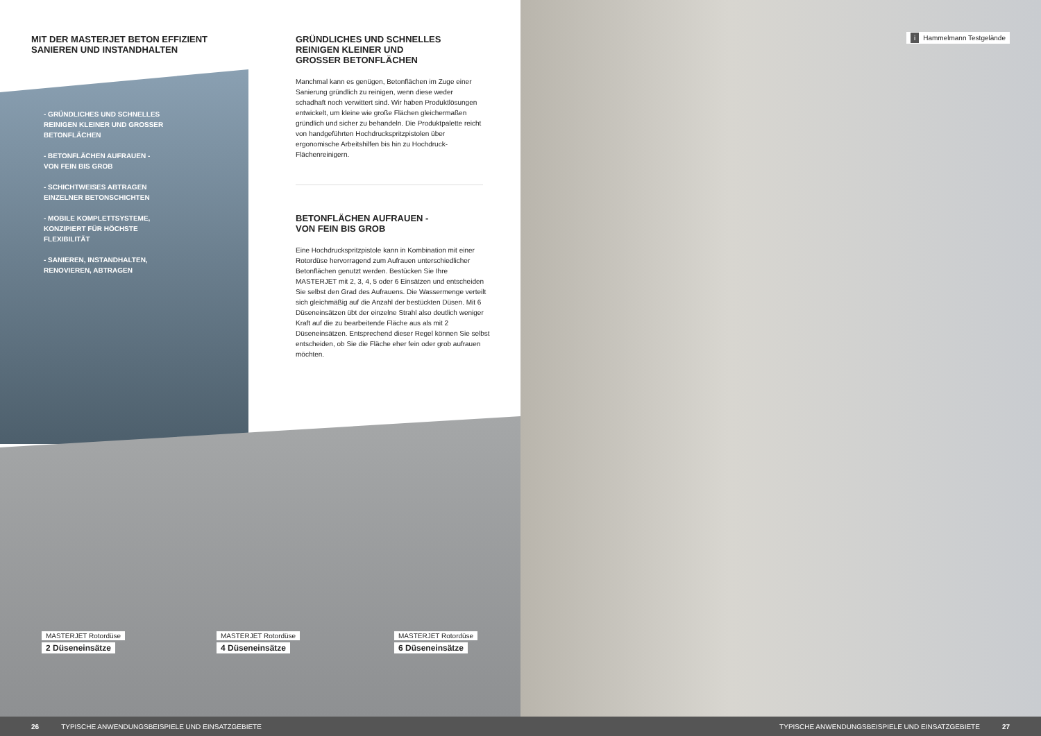MIT DER MASTERJET BETON EFFIZIENT
SANIEREN UND INSTANDHALTEN
- GRÜNDLICHES UND SCHNELLES
REINIGEN KLEINER UND GROSSER
BETONFLÄCHEN
- BETONFLÄCHEN AUFRAUEN -
VON FEIN BIS GROB
- SCHICHTWEISES ABTRAGEN
EINZELNER BETONSCHICHTEN
- MOBILE KOMPLETTSYSTEME,
KONZIPIERT FÜR HÖCHSTE
FLEXIBILITÄT
- SANIEREN, INSTANDHALTEN,
RENOVIEREN, ABTRAGEN
GRÜNDLICHES UND SCHNELLES
REINIGEN KLEINER UND
GROSSER BETONFLÄCHEN
Manchmal kann es genügen, Betonflächen im Zuge einer Sanierung gründlich zu reinigen, wenn diese weder schadhaft noch verwittert sind. Wir haben Produktlösungen entwickelt, um kleine wie große Flächen gleichermaßen gründlich und sicher zu behandeln. Die Produktpalette reicht von handgeführten Hochdruckspritzpistolen über ergonomische Arbeitshilfen bis hin zu Hochdruck-Flächenreinigern.
BETONFLÄCHEN AUFRAUEN -
VON FEIN BIS GROB
Eine Hochdruckspritzpistole kann in Kombination mit einer Rotordüse hervorragend zum Aufrauen unterschiedlicher Betonflächen genutzt werden. Bestücken Sie Ihre MASTERJET mit 2, 3, 4, 5 oder 6 Einsätzen und entscheiden Sie selbst den Grad des Aufrauens. Die Wassermenge verteilt sich gleichmäßig auf die Anzahl der bestückten Düsen. Mit 6 Düseneinsätzen übt der einzelne Strahl also deutlich weniger Kraft auf die zu bearbeitende Fläche aus als mit 2 Düseneinsätzen. Entsprechend dieser Regel können Sie selbst entscheiden, ob Sie die Fläche eher fein oder grob aufrauen möchten.
MASTERJET Rotordüse
2 Düseneinsätze
MASTERJET Rotordüse
4 Düseneinsätze
MASTERJET Rotordüse
6 Düseneinsätze
i Hammelmann Testgelände
26 TYPISCHE ANWENDUNGSBEISPIELE UND EINSATZGEBIETE TYPISCHE ANWENDUNGSBEISPIELE UND EINSATZGEBIETE 27